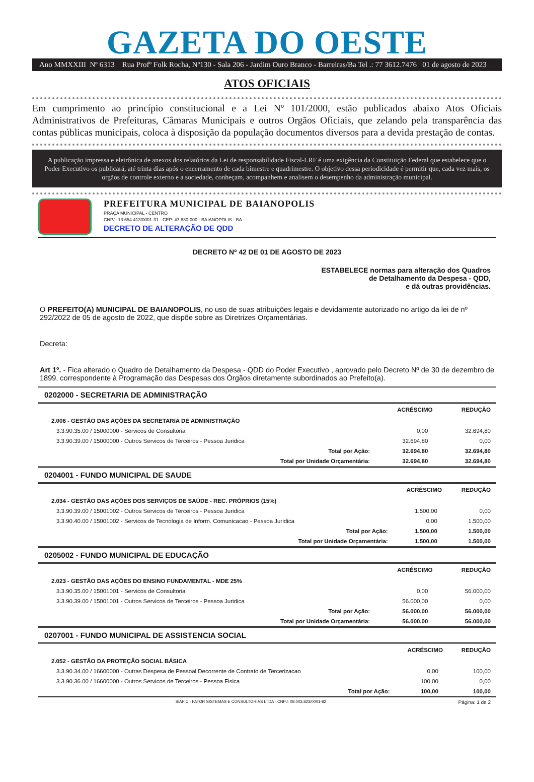GAZETA DO OESTE
Ano MMXXIII Nº 6313 Rua Profº Folk Rocha, Nº130 - Sala 206 - Jardim Ouro Branco - Barreiras/Ba Tel .: 77 3612.7476 01 de agosto de 2023
ATOS OFICIAIS
Em cumprimento ao princípio constitucional e a Lei Nº 101/2000, estão publicados abaixo Atos Oficiais Administrativos de Prefeituras, Câmaras Municipais e outros Orgãos Oficiais, que zelando pela transparência das contas públicas municipais, coloca à disposição da população documentos diversos para a devida prestação de contas.
A publicação impressa e eletrônica de anexos dos relatórios da Lei de responsabilidade Fiscal-LRF é uma exigência da Constituição Federal que estabelece que o Poder Executivo os publicará, até trinta dias após o encerramento de cada bimestre e quadrimestre. O objetivo dessa periodicidade é permitir que, cada vez mais, os orgãos de controle externo e a sociedade, conheçam, acompanhem e analisem o desempenho da administração municipal.
PREFEITURA MUNICIPAL DE BAIANOPOLIS
PRAÇA MUNICIPAL - CENTRO
CNPJ: 13.654.413/0001-31 - CEP: 47.830-000 - BAIANOPOLIS - BA
DECRETO DE ALTERAÇÃO DE QDD
DECRETO Nº 42 DE 01 DE AGOSTO DE 2023
ESTABELECE normas para alteração dos Quadros
de Detalhamento da Despesa - QDD,
e dá outras providências.
O PREFEITO(A) MUNICIPAL DE BAIANOPOLIS, no uso de suas atribuições legais e devidamente autorizado no artigo da lei de nº 292/2022 de 05 de agosto de 2022, que dispõe sobre as Diretrizes Orçamentárias.
Decreta:
Art 1º. - Fica alterado o Quadro de Detalhamento da Despesa - QDD do Poder Executivo , aprovado pelo Decreto Nº de 30 de dezembro de 1899, correspondente à Programação das Despesas dos Órgãos diretamente subordinados ao Prefeito(a).
0202000 - SECRETARIA DE ADMINISTRAÇÃO
| | ACRÉSCIMO | REDUÇÃO |
| 2.006 - GESTÃO DAS AÇÕES DA SECRETARIA DE ADMINISTRAÇÃO | | |
| 3.3.90.35.00 / 15000000 - Servicos de Consultoria | 0,00 | 32.694,80 |
| 3.3.90.39.00 / 15000000 - Outros Servicos de Terceiros - Pessoa Juridica | 32.694,80 | 0,00 |
| Total por Ação: | 32.694,80 | 32.694,80 |
| Total por Unidade Orçamentária: | 32.694,80 | 32.694,80 |
0204001 - FUNDO MUNICIPAL DE SAUDE
| | ACRÉSCIMO | REDUÇÃO |
| 2.034 - GESTÃO DAS AÇÕES DOS SERVIÇOS DE SAÚDE - REC. PRÓPRIOS (15%) | | |
| 3.3.90.39.00 / 15001002 - Outros Servicos de Terceiros - Pessoa Juridica | 1.500,00 | 0,00 |
| 3.3.90.40.00 / 15001002 - Servicos de Tecnologia de Inform. Comunicacao - Pessoa Juridica | 0,00 | 1.500,00 |
| Total por Ação: | 1.500,00 | 1.500,00 |
| Total por Unidade Orçamentária: | 1.500,00 | 1.500,00 |
0205002 - FUNDO MUNICIPAL DE EDUCAÇÃO
| | ACRÉSCIMO | REDUÇÃO |
| 2.023 - GESTÃO DAS AÇÕES DO ENSINO FUNDAMENTAL - MDE 25% | | |
| 3.3.90.35.00 / 15001001 - Servicos de Consultoria | 0,00 | 56.000,00 |
| 3.3.90.39.00 / 15001001 - Outros Servicos de Terceiros - Pessoa Juridica | 56.000,00 | 0,00 |
| Total por Ação: | 56.000,00 | 56.000,00 |
| Total por Unidade Orçamentária: | 56.000,00 | 56.000,00 |
0207001 - FUNDO MUNICIPAL DE ASSISTENCIA SOCIAL
| | ACRÉSCIMO | REDUÇÃO |
| 2.052 - GESTÃO DA PROTEÇÃO SOCIAL BÁSICA | | |
| 3.3.90.34.00 / 16600000 - Outras Despesa de Pessoal Decorrente de Contrato de Tercerizacao | 0,00 | 100,00 |
| 3.3.90.36.00 / 16600000 - Outros Servicos de Terceiros - Pessoa Fisica | 100,00 | 0,00 |
| Total por Ação: | 100,00 | 100,00 |
SIAFIC - FATOR SISTEMAS E CONSULTORIAS LTDA - CNPJ: 08.003.823/0001-82 Página: 1 de 2